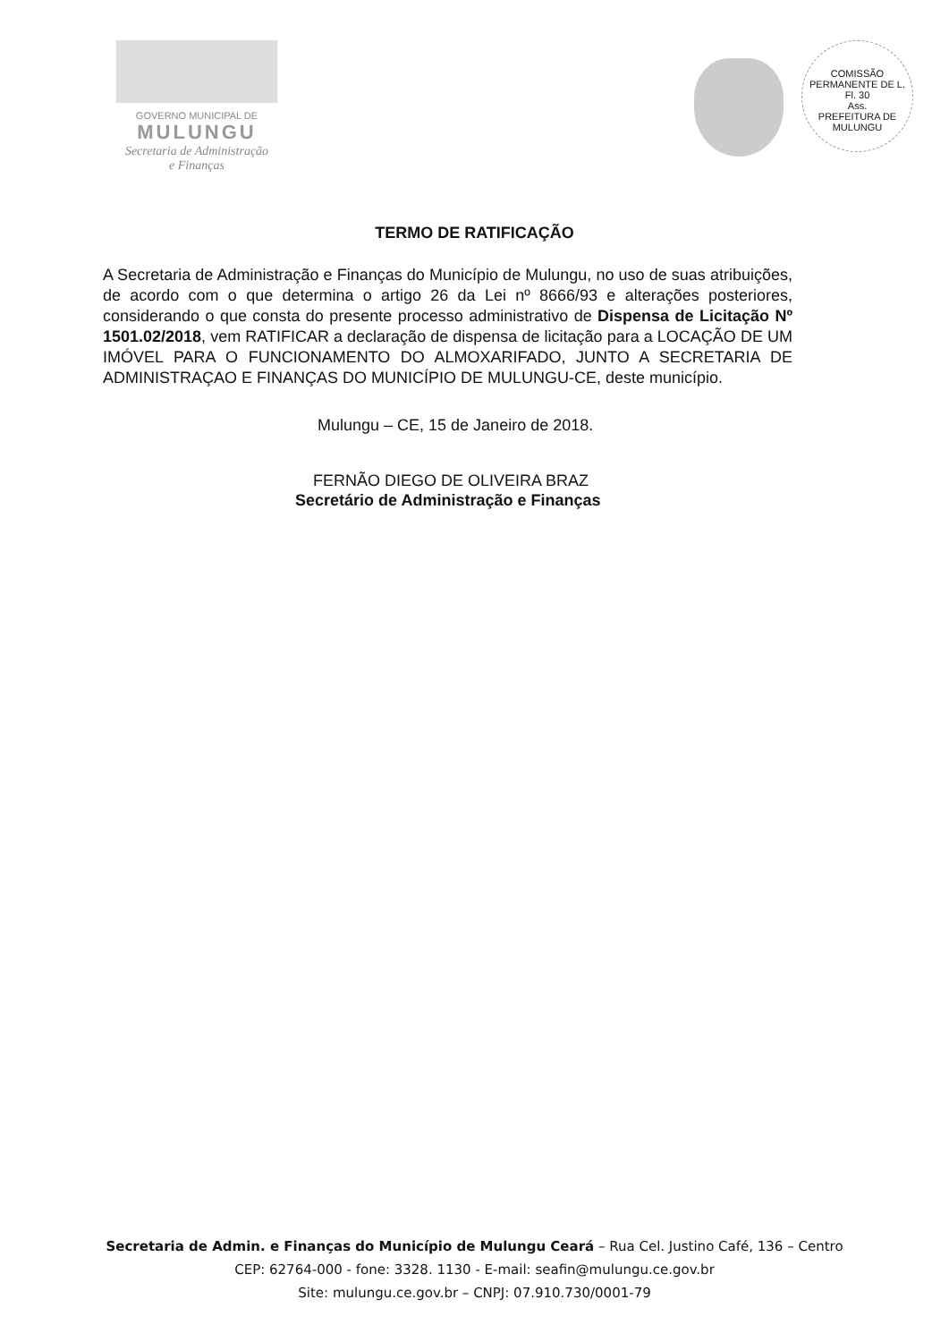GOVERNO MUNICIPAL DE
MULUNGU
Secretaria de Administração
e Finanças
COMISSÃO PERMANENTE DE L.
Fl. 30
Ass.
PREFEITURA DE MULUNGU
TERMO DE RATIFICAÇÃO
A Secretaria de Administração e Finanças do Município de Mulungu, no uso de suas atribuições, de acordo com o que determina o artigo 26 da Lei nº 8666/93 e alterações posteriores, considerando o que consta do presente processo administrativo de Dispensa de Licitação Nº 1501.02/2018, vem RATIFICAR a declaração de dispensa de licitação para a LOCAÇÃO DE UM IMÓVEL PARA O FUNCIONAMENTO DO ALMOXARIFADO, JUNTO A SECRETARIA DE ADMINISTRAÇAO E FINANÇAS DO MUNICÍPIO DE MULUNGU-CE, deste município.
Mulungu – CE, 15 de Janeiro de 2018.
FERNÃO DIEGO DE OLIVEIRA BRAZ
Secretário de Administração e Finanças
Secretaria de Admin. e Finanças do Município de Mulungu Ceará – Rua Cel. Justino Café, 136 – Centro
CEP: 62764-000 - fone: 3328. 1130 - E-mail: seafin@mulungu.ce.gov.br
Site: mulungu.ce.gov.br – CNPJ: 07.910.730/0001-79